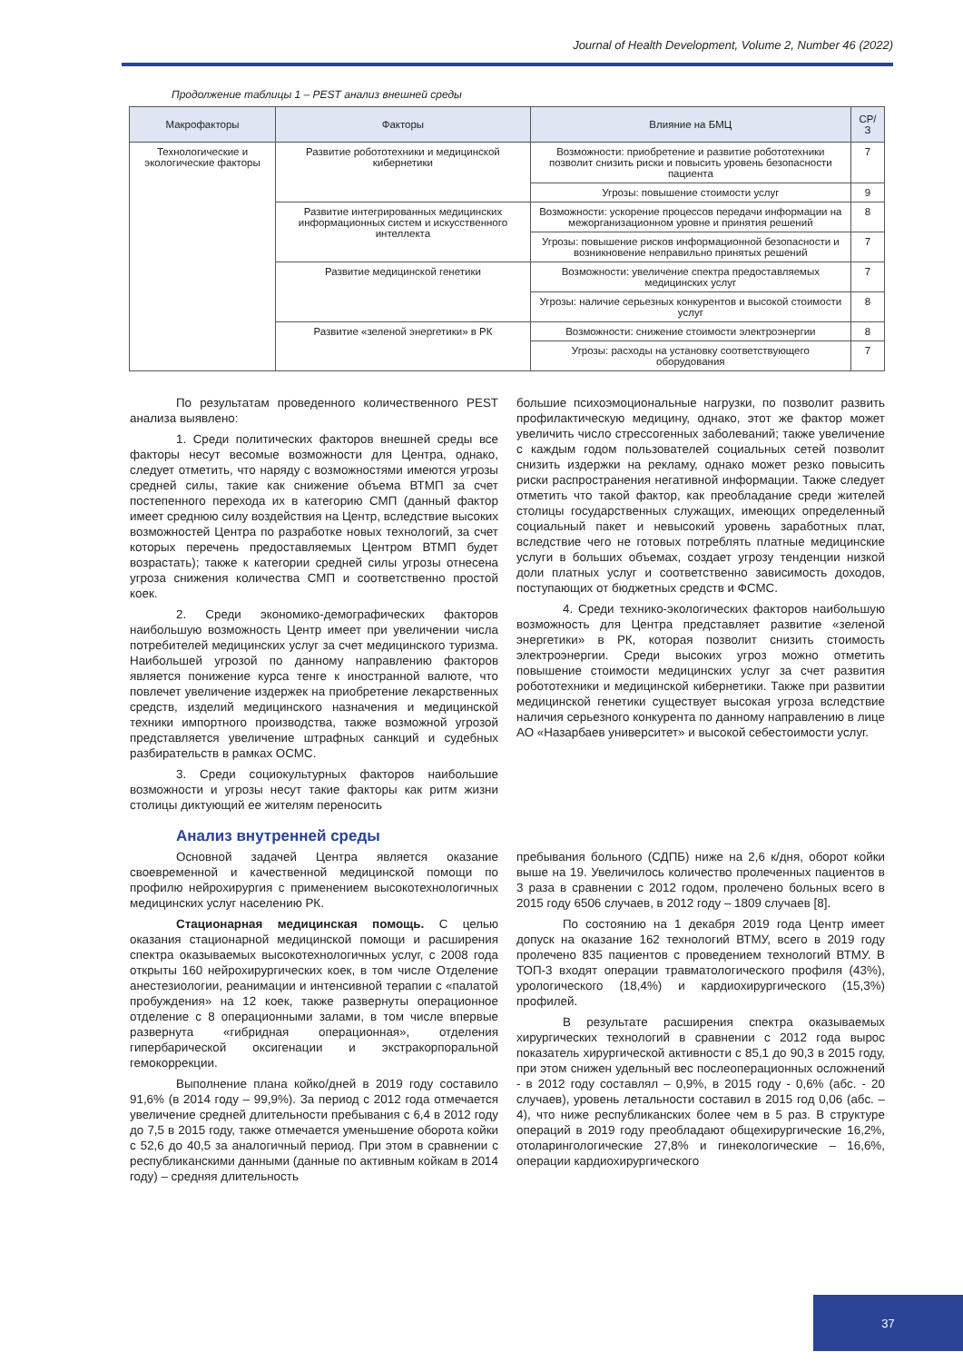Journal of Health Development, Volume 2, Number 46 (2022)
Продолжение таблицы 1 – PEST анализ внешней среды
| Макрофакторы | Факторы | Влияние на БМЦ | СР/З |
| --- | --- | --- | --- |
| Технологические и экологические факторы | Развитие робототехники и медицинской кибернетики | Возможности: приобретение и развитие робототехники позволит снизить риски и повысить уровень безопасности пациента | 7 |
| | | Угрозы: повышение стоимости услуг | 9 |
| | Развитие интегрированных медицинских информационных систем и искусственного интеллекта | Возможности: ускорение процессов передачи информации на межорганизационном уровне и принятия решений | 8 |
| | | Угрозы: повышение рисков информационной безопасности и возникновение неправильно принятых решений | 7 |
| | Развитие медицинской генетики | Возможности: увеличение спектра предоставляемых медицинских услуг | 7 |
| | | Угрозы: наличие серьезных конкурентов и высокой стоимости услуг | 8 |
| | Развитие «зеленой энергетики» в РК | Возможности: снижение стоимости электроэнергии | 8 |
| | | Угрозы: расходы на установку соответствующего оборудования | 7 |
По результатам проведенного количественного PEST анализа выявлено:
1. Среди политических факторов внешней среды все факторы несут весомые возможности для Центра, однако, следует отметить, что наряду с возможностями имеются угрозы средней силы, такие как снижение объема ВТМП за счет постепенного перехода их в категорию СМП (данный фактор имеет среднюю силу воздействия на Центр, вследствие высоких возможностей Центра по разработке новых технологий, за счет которых перечень предоставляемых Центром ВТМП будет возрастать); также к категории средней силы угрозы отнесена угроза снижения количества СМП и соответственно простой коек.
2. Среди экономико-демографических факторов наибольшую возможность Центр имеет при увеличении числа потребителей медицинских услуг за счет медицинского туризма. Наибольшей угрозой по данному направлению факторов является понижение курса тенге к иностранной валюте, что повлечет увеличение издержек на приобретение лекарственных средств, изделий медицинского назначения и медицинской техники импортного производства, также возможной угрозой представляется увеличение штрафных санкций и судебных разбирательств в рамках ОСМС.
3. Среди социокультурных факторов наибольшие возможности и угрозы несут такие факторы как ритм жизни столицы диктующий ее жителям переносить
большие психоэмоциональные нагрузки, по позволит развить профилактическую медицину, однако, этот же фактор может увеличить число стрессогенных заболеваний; также увеличение с каждым годом пользователей социальных сетей позволит снизить издержки на рекламу, однако может резко повысить риски распространения негативной информации. Также следует отметить что такой фактор, как преобладание среди жителей столицы государственных служащих, имеющих определенный социальный пакет и невысокий уровень заработных плат, вследствие чего не готовых потреблять платные медицинские услуги в больших объемах, создает угрозу тенденции низкой доли платных услуг и соответственно зависимость доходов, поступающих от бюджетных средств и ФСМС.
4. Среди технико-экологических факторов наибольшую возможность для Центра представляет развитие «зеленой энергетики» в РК, которая позволит снизить стоимость электроэнергии. Среди высоких угроз можно отметить повышение стоимости медицинских услуг за счет развития робототехники и медицинской кибернетики. Также при развитии медицинской генетики существует высокая угроза вследствие наличия серьезного конкурента по данному направлению в лице АО «Назарбаев университет» и высокой себестоимости услуг.
Анализ внутренней среды
Основной задачей Центра является оказание своевременной и качественной медицинской помощи по профилю нейрохирургия с применением высокотехнологичных медицинских услуг населению РК.
Стационарная медицинская помощь. С целью оказания стационарной медицинской помощи и расширения спектра оказываемых высокотехнологичных услуг, с 2008 года открыты 160 нейрохирургических коек, в том числе Отделение анестезиологии, реанимации и интенсивной терапии с «палатой пробуждения» на 12 коек, также развернуты операционное отделение с 8 операционными залами, в том числе впервые развернута «гибридная операционная», отделения гипербарической оксигенации и экстракорпоральной гемокоррекции.
Выполнение плана койко/дней в 2019 году составило 91,6% (в 2014 году – 99,9%). За период с 2012 года отмечается увеличение средней длительности пребывания с 6,4 в 2012 году до 7,5 в 2015 году, также отмечается уменьшение оборота койки с 52,6 до 40,5 за аналогичный период. При этом в сравнении с республиканскими данными (данные по активным койкам в 2014 году) – средняя длительность
пребывания больного (СДПБ) ниже на 2,6 к/дня, оборот койки выше на 19. Увеличилось количество пролеченных пациентов в 3 раза в сравнении с 2012 годом, пролечено больных всего в 2015 году 6506 случаев, в 2012 году – 1809 случаев [8].
По состоянию на 1 декабря 2019 года Центр имеет допуск на оказание 162 технологий ВТМУ, всего в 2019 году пролечено 835 пациентов с проведением технологий ВТМУ. В ТОП-3 входят операции травматологического профиля (43%), урологического (18,4%) и кардиохирургического (15,3%) профилей.
В результате расширения спектра оказываемых хирургических технологий в сравнении с 2012 года вырос показатель хирургической активности с 85,1 до 90,3 в 2015 году, при этом снижен удельный вес послеоперационных осложнений - в 2012 году составлял – 0,9%, в 2015 году - 0,6% (абс. - 20 случаев), уровень летальности составил в 2015 год 0,06 (абс. – 4), что ниже республиканских более чем в 5 раз. В структуре операций в 2019 году преобладают общехирургические 16,2%, отоларингологические 27,8% и гинекологические – 16,6%, операции кардиохирургического
37